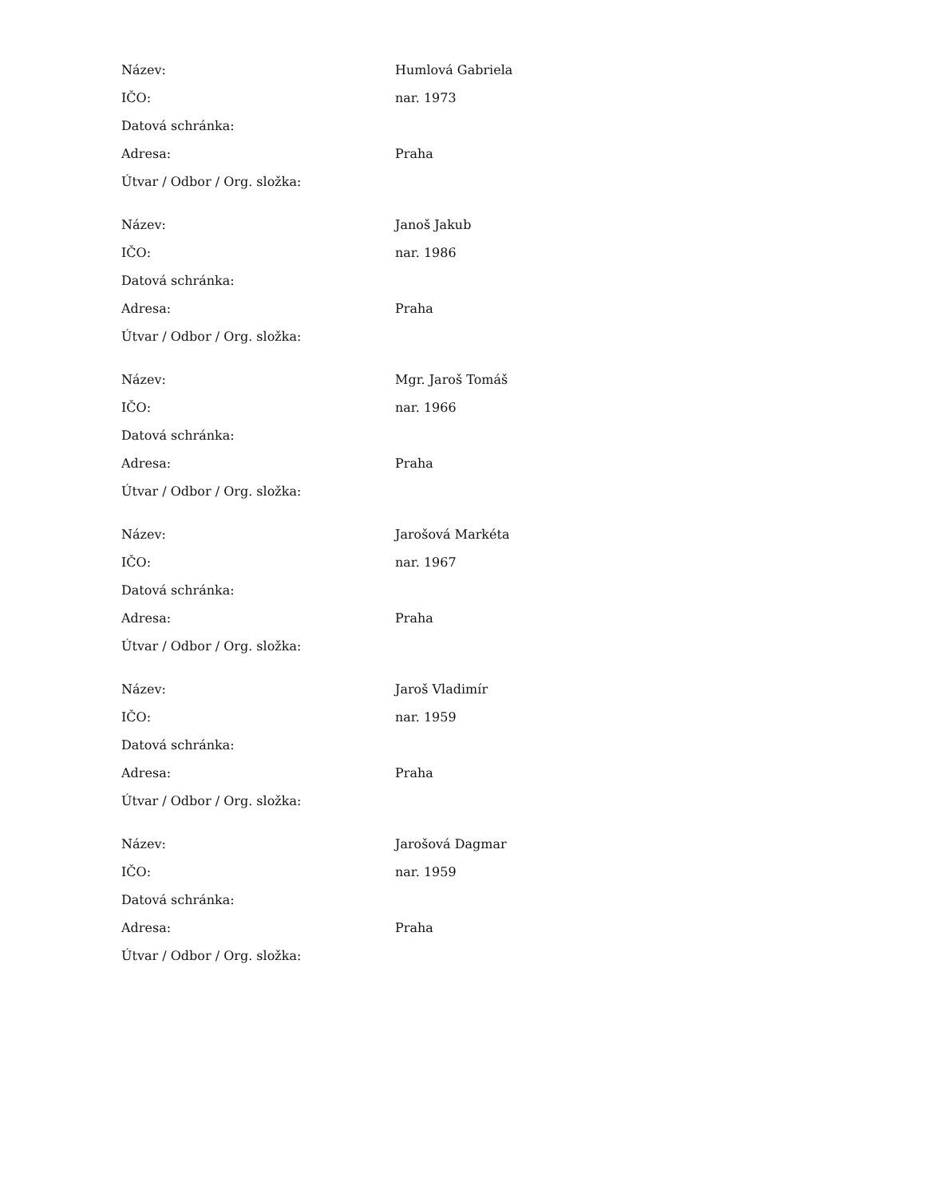| Název: | Humlová Gabriela |
| IČO: | nar. 1973 |
| Datová schránka: | |
| Adresa: | Praha |
| Útvar / Odbor / Org. složka: | |
| Název: | Janoš Jakub |
| IČO: | nar. 1986 |
| Datová schránka: | |
| Adresa: | Praha |
| Útvar / Odbor / Org. složka: | |
| Název: | Mgr. Jaroš Tomáš |
| IČO: | nar. 1966 |
| Datová schránka: | |
| Adresa: | Praha |
| Útvar / Odbor / Org. složka: | |
| Název: | Jarošová Markéta |
| IČO: | nar. 1967 |
| Datová schránka: | |
| Adresa: | Praha |
| Útvar / Odbor / Org. složka: | |
| Název: | Jaroš Vladimír |
| IČO: | nar. 1959 |
| Datová schránka: | |
| Adresa: | Praha |
| Útvar / Odbor / Org. složka: | |
| Název: | Jarošová Dagmar |
| IČO: | nar. 1959 |
| Datová schránka: | |
| Adresa: | Praha |
| Útvar / Odbor / Org. složka: | |